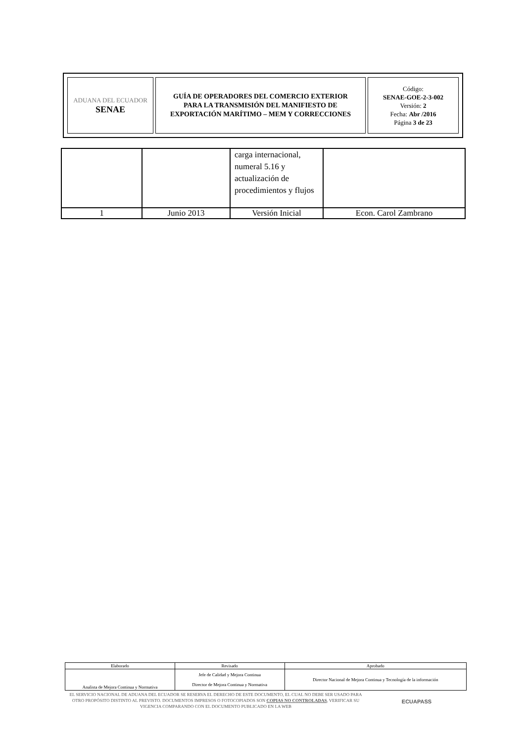| ADUANA DEL ECUADOR SENAE | GUÍA DE OPERADORES DEL COMERCIO EXTERIOR PARA LA TRANSMISIÓN DEL MANIFIESTO DE EXPORTACIÓN MARÍTIMO – MEM Y CORRECCIONES | Código: SENAE-GOE-2-3-002 Versión: 2 Fecha: Abr /2016 Página 3 de 23 |
| | | carga internacional, numeral 5.16 y actualización de procedimientos y flujos | |
| 1 | Junio 2013 | Versión Inicial | Econ. Carol Zambrano |
| Elaborado | Revisado | Aprobado |
| Analista de Mejora Continua y Normativa | Jefe de Calidad y Mejora Continua Director de Mejora Continua y Normativa | Director Nacional de Mejora Continua y Tecnología de la información |
EL SERVICIO NACIONAL DE ADUANA DEL ECUADOR SE RESERVA EL DERECHO DE ESTE DOCUMENTO, EL CUAL NO DEBE SER USADO PARA OTRO PROPÓSITO DISTINTO AL PREVISTO. DOCUMENTOS IMPRESOS O FOTOCOPIADOS SON COPIAS NO CONTROLADAS, VERIFICAR SU VIGENCIA COMPARANDO CON EL DOCUMENTO PUBLICADO EN LA WEB
ECUAPASS